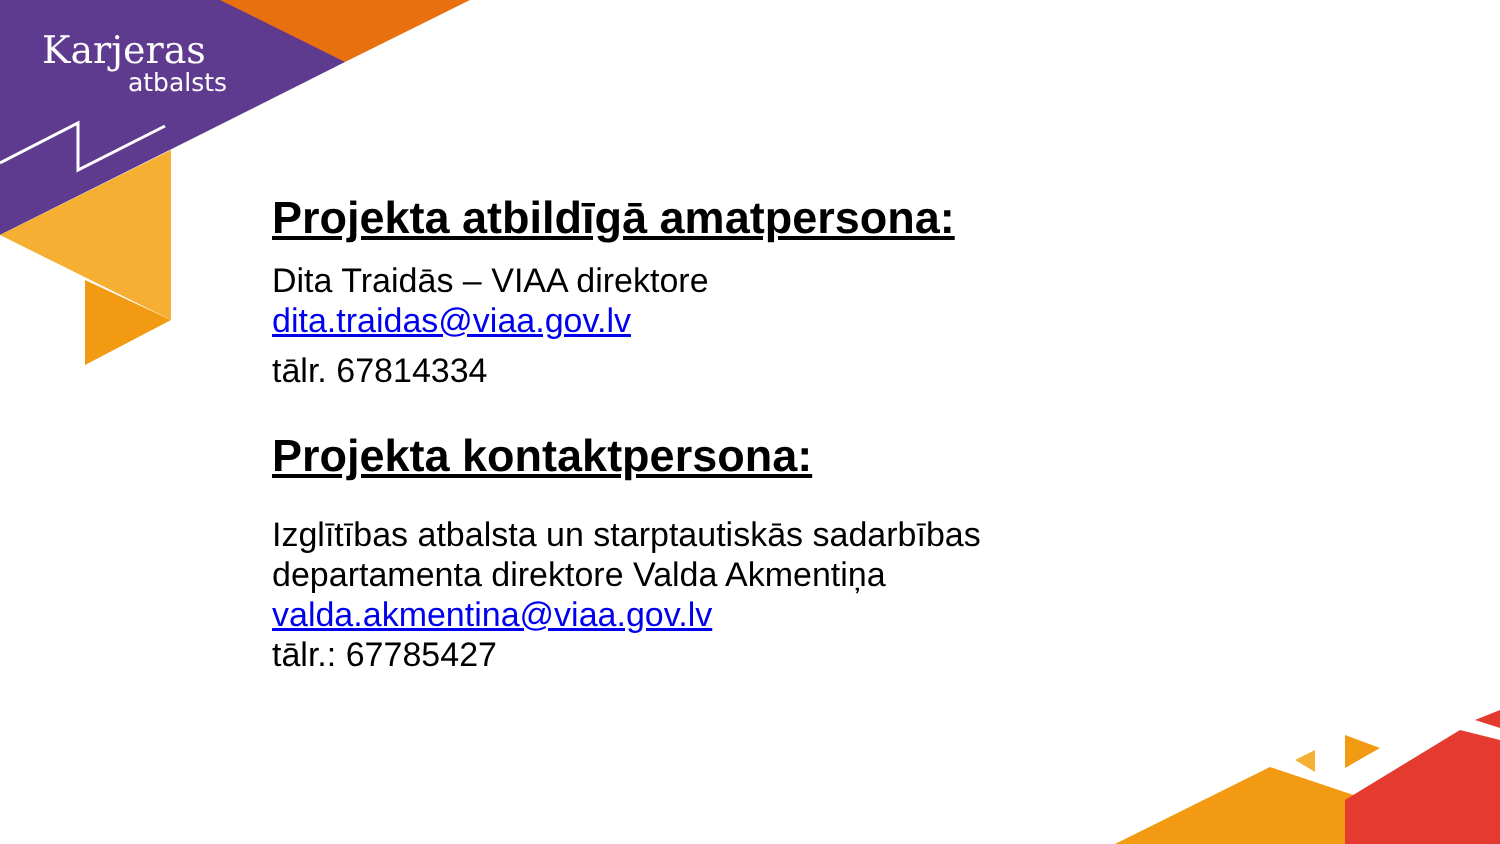Karjeras
atbalsts
Projekta atbildīgā amatpersona:
Dita Traidās – VIAA direktore
dita.traidas@viaa.gov.lv
tālr. 67814334
Projekta kontaktpersona:
Izglītības atbalsta un starptautiskās sadarbības
departamenta direktore Valda Akmentiņa
valda.akmentina@viaa.gov.lv
tālr.: 67785427